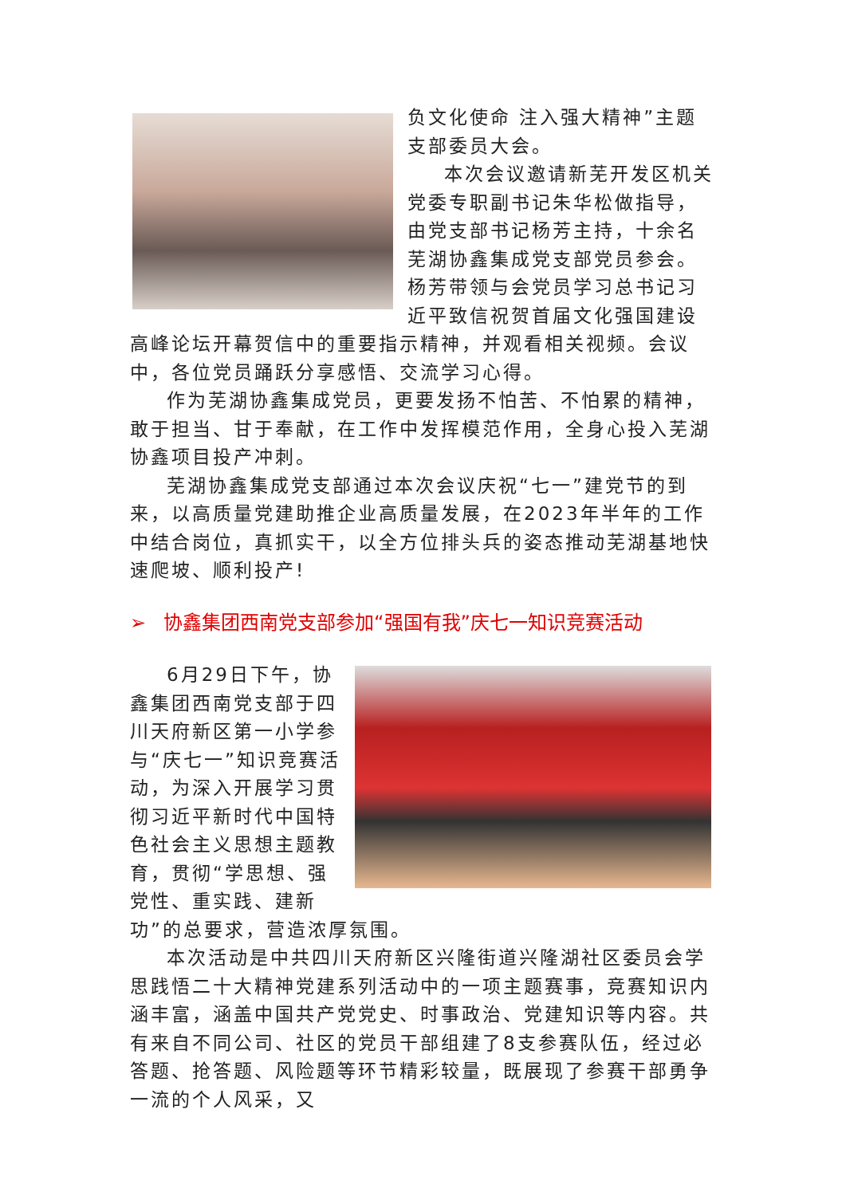负文化使命 注入强大精神”主题支部委员大会。
本次会议邀请新芜开发区机关党委专职副书记朱华松做指导，由党支部书记杨芳主持，十余名芜湖协鑫集成党支部党员参会。杨芳带领与会党员学习总书记习近平致信祝贺首届文化强国建设高峰论坛开幕贺信中的重要指示精神，并观看相关视频。会议中，各位党员踊跃分享感悟、交流学习心得。
作为芜湖协鑫集成党员，更要发扬不怕苦、不怕累的精神，敢于担当、甘于奉献，在工作中发挥模范作用，全身心投入芜湖协鑫项目投产冲刺。
芜湖协鑫集成党支部通过本次会议庆祝“七一”建党节的到来，以高质量党建助推企业高质量发展，在2023年半年的工作中结合岗位，真抓实干，以全方位排头兵的姿态推动芜湖基地快速爬坡、顺利投产!
➢ 协鑫集团西南党支部参加“强国有我”庆七一知识竞赛活动
6月29日下午，协鑫集团西南党支部于四川天府新区第一小学参与“庆七一”知识竞赛活动，为深入开展学习贯彻习近平新时代中国特色社会主义思想主题教育，贯彻“学思想、强党性、重实践、建新功”的总要求，营造浓厚氛围。
本次活动是中共四川天府新区兴隆街道兴隆湖社区委员会学思践悟二十大精神党建系列活动中的一项主题赛事，竞赛知识内涵丰富，涵盖中国共产党党史、时事政治、党建知识等内容。共有来自不同公司、社区的党员干部组建了8支参赛队伍，经过必答题、抢答题、风险题等环节精彩较量，既展现了参赛干部勇争一流的个人风采，又